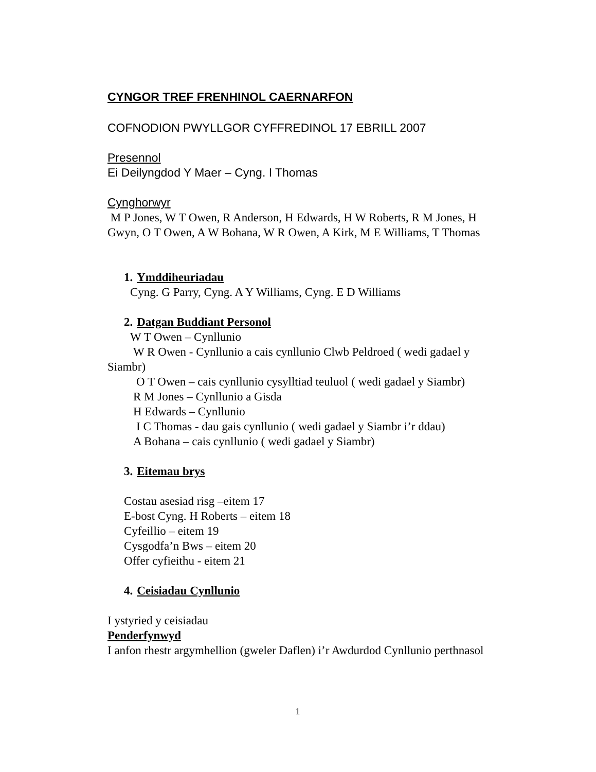CYNGOR TREF FRENHINOL CAERNARFON
COFNODION PWYLLGOR CYFFREDINOL 17 EBRILL 2007
Presennol
Ei Deilyngdod Y Maer – Cyng. I Thomas
Cynghorwyr
M P Jones, W T Owen, R Anderson, H Edwards, H W Roberts, R M Jones, H Gwyn, O T Owen, A W Bohana, W R Owen, A Kirk, M E Williams, T Thomas
1. Ymddiheuriadau
Cyng. G Parry, Cyng. A Y Williams, Cyng. E D Williams
2. Datgan Buddiant Personol
W T Owen – Cynllunio
W R Owen - Cynllunio a cais cynllunio Clwb Peldroed ( wedi gadael y Siambr)
O T Owen – cais cynllunio cysylltiad teuluol ( wedi gadael y Siambr)
R M Jones – Cynllunio a Gisda
H Edwards – Cynllunio
I C Thomas - dau gais cynllunio ( wedi gadael y Siambr i’r ddau)
A Bohana – cais cynllunio ( wedi gadael y Siambr)
3. Eitemau brys
Costau asesiad risg –eitem 17
E-bost Cyng. H Roberts – eitem 18
Cyfeillio – eitem 19
Cysgodfa’n Bws – eitem 20
Offer cyfieithu - eitem 21
4. Ceisiadau Cynllunio
I ystyried y ceisiadau
Penderfynwyd
I anfon rhestr argymhellion (gweler Daflen) i’r Awdurdod Cynllunio perthnasol
1